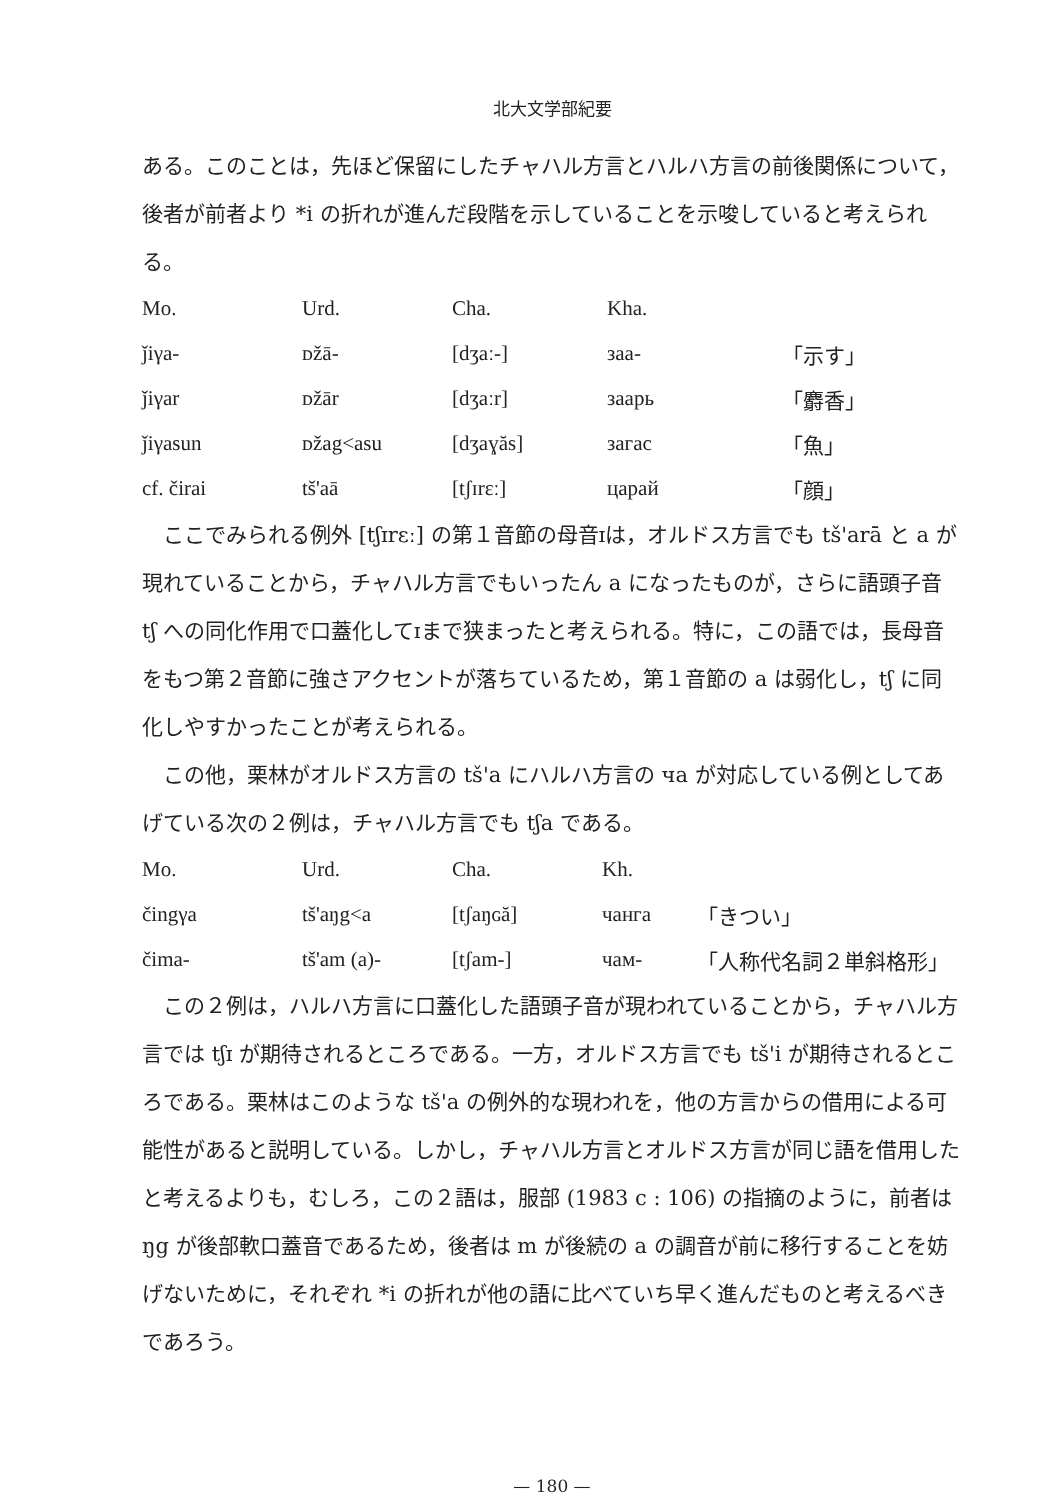北大文学部紀要
ある。このことは，先ほど保留にしたチャハル方言とハルハ方言の前後関係について，後者が前者より *i の折れが進んだ段階を示していることを示唆していると考えられる。
| Mo. | Urd. | Cha. | Kha. | |
| ǰiγa- | ᴅžā- | [dʒaː-] | заа- | 「示す」 |
| ǰiγar | ᴅžār | [dʒaːr] | заарь | 「麝香」 |
| ǰiγasun | ᴅžag<asu | [dʒaɣăs] | загас | 「魚」 |
| cf. čirai | tš'aā | [tʃɪrɛː] | царай | 「顔」 |
ここでみられる例外 [tʃɪrɛː] の第１音節の母音ɪは，オルドス方言でも tš'arā と a が現れていることから，チャハル方言でもいったん a になったものが，さらに語頭子音 tʃ への同化作用で口蓋化してɪまで狭まったと考えられる。特に，この語では，長母音をもつ第２音節に強さアクセントが落ちているため，第１音節の a は弱化し，tʃ に同化しやすかったことが考えられる。
この他，栗林がオルドス方言の tš'a にハルハ方言の ча が対応している例としてあげている次の２例は，チャハル方言でも tʃa である。
| Mo. | Urd. | Cha. | Kh. | |
| čingγa | tš'aŋg<a | [tʃaŋɢă] | чанга | 「きつい」 |
| čima- | tš'am (a)- | [tʃam-] | чам- | 「人称代名詞２単斜格形」 |
この２例は，ハルハ方言に口蓋化した語頭子音が現われていることから，チャハル方言では tʃɪ が期待されるところである。一方，オルドス方言でも tš'i が期待されるところである。栗林はこのような tš'a の例外的な現われを，他の方言からの借用による可能性があると説明している。しかし，チャハル方言とオルドス方言が同じ語を借用したと考えるよりも，むしろ，この２語は，服部 (1983 c : 106) の指摘のように，前者は ŋg が後部軟口蓋音であるため，後者は m が後続の a の調音が前に移行することを妨げないために，それぞれ *i の折れが他の語に比べていち早く進んだものと考えるべきであろう。
— 180 —